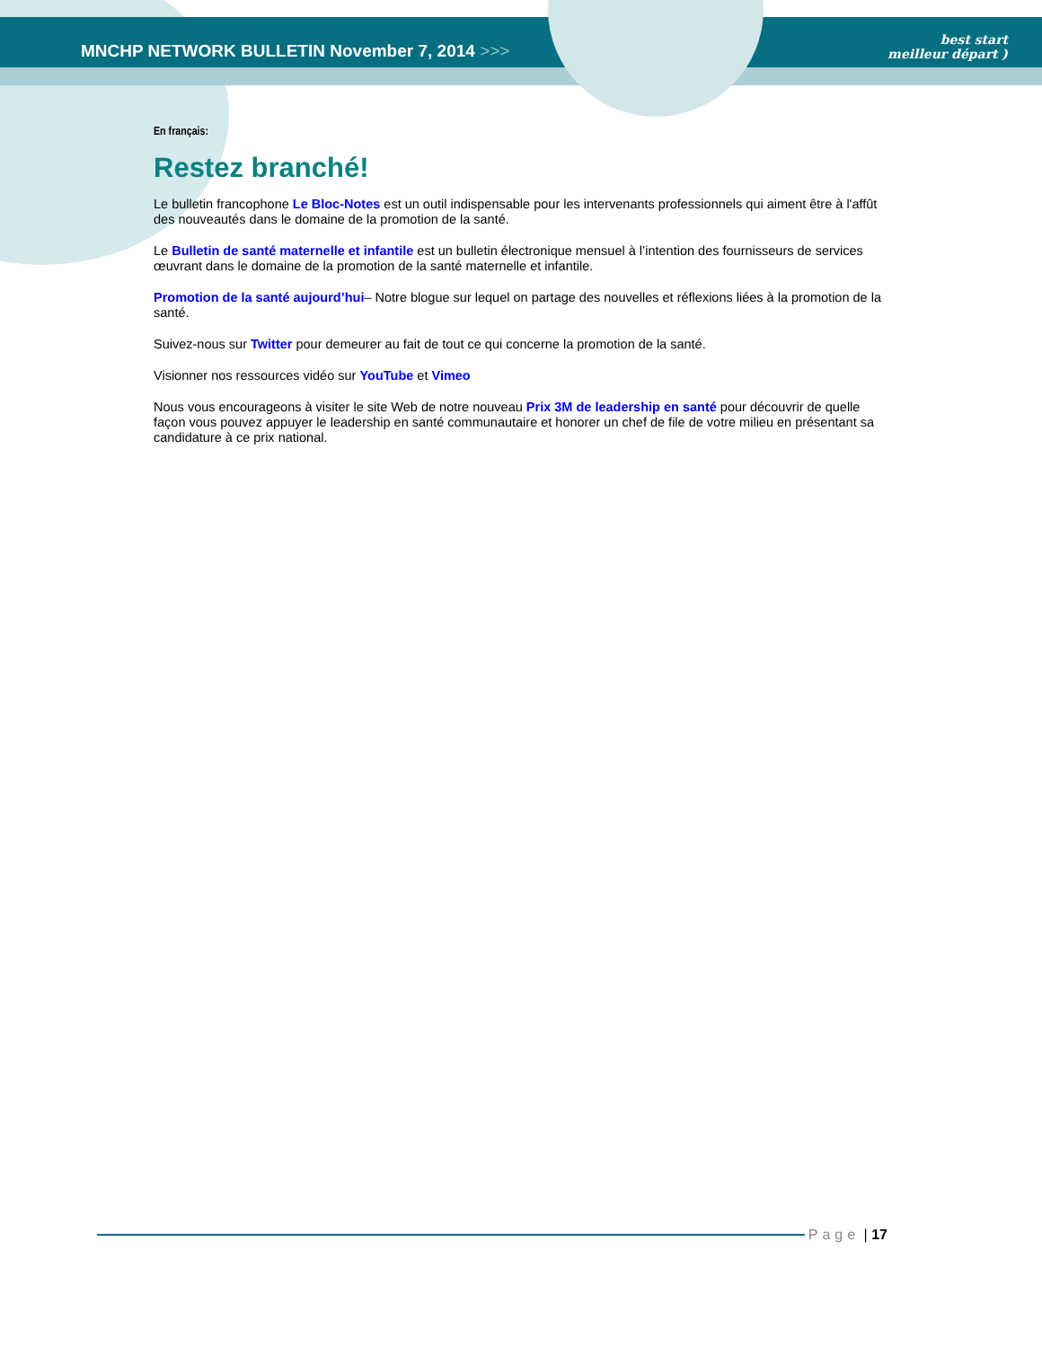MNCHP NETWORK BULLETIN November 7, 2014 >>>
best start
meilleur départ )
En français:
Restez branché!
Le bulletin francophone Le Bloc-Notes est un outil indispensable pour les intervenants professionnels qui aiment être à l'affût des nouveautés dans le domaine de la promotion de la santé.
Le Bulletin de santé maternelle et infantile est un bulletin électronique mensuel à l’intention des fournisseurs de services œuvrant dans le domaine de la promotion de la santé maternelle et infantile.
Promotion de la santé aujourd’hui– Notre blogue sur lequel on partage des nouvelles et réflexions liées à la promotion de la santé.
Suivez-nous sur Twitter pour demeurer au fait de tout ce qui concerne la promotion de la santé.
Visionner nos ressources vidéo sur YouTube et Vimeo
Nous vous encourageons à visiter le site Web de notre nouveau Prix 3M de leadership en santé pour découvrir de quelle façon vous pouvez appuyer le leadership en santé communautaire et honorer un chef de file de votre milieu en présentant sa candidature à ce prix national.
Page | 17